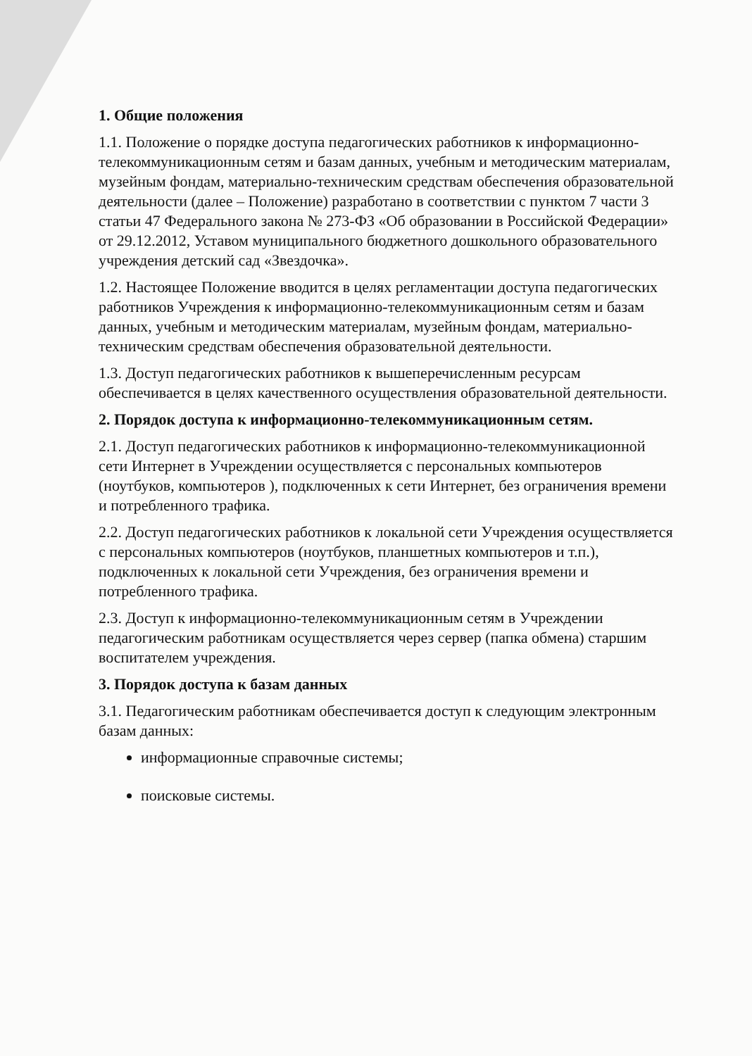1. Общие положения
1.1. Положение о порядке доступа педагогических работников к информационно-телекоммуникационным сетям и базам данных, учебным и методическим материалам, музейным фондам, материально-техническим средствам обеспечения образовательной деятельности (далее – Положение) разработано в соответствии с пунктом 7 части 3 статьи 47 Федерального закона № 273-ФЗ «Об образовании в Российской Федерации» от 29.12.2012, Уставом муниципального бюджетного дошкольного образовательного учреждения детский сад «Звездочка».
1.2. Настоящее Положение вводится в целях регламентации доступа педагогических работников Учреждения к информационно-телекоммуникационным сетям и базам данных, учебным и методическим материалам, музейным фондам, материально-техническим средствам обеспечения образовательной деятельности.
1.3. Доступ педагогических работников к вышеперечисленным ресурсам обеспечивается в целях качественного осуществления образовательной деятельности.
2. Порядок доступа к информационно-телекоммуникационным сетям.
2.1. Доступ педагогических работников к информационно-телекоммуникационной сети Интернет в Учреждении осуществляется с персональных компьютеров (ноутбуков, компьютеров ), подключенных к сети Интернет, без ограничения времени и потребленного трафика.
2.2. Доступ педагогических работников к локальной сети Учреждения осуществляется с персональных компьютеров (ноутбуков, планшетных компьютеров и т.п.), подключенных к локальной сети Учреждения, без ограничения времени и потребленного трафика.
2.3. Доступ к информационно-телекоммуникационным сетям в Учреждении педагогическим работникам осуществляется через сервер (папка обмена) старшим воспитателем учреждения.
3. Порядок доступа к базам данных
3.1. Педагогическим работникам обеспечивается доступ к следующим электронным базам данных:
информационные справочные системы;
поисковые системы.